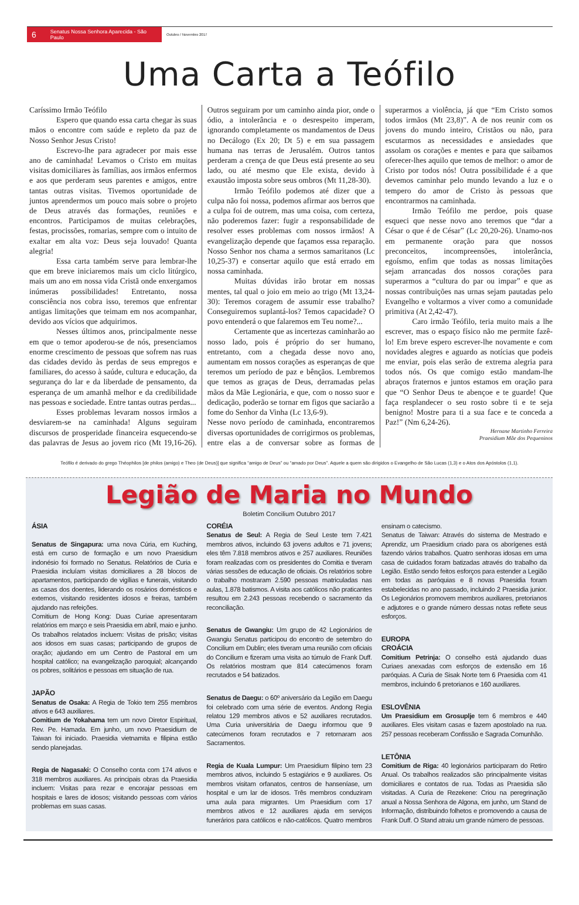6 Senatus Nossa Senhora Aparecida - São Paulo
Outubro / Novembro 2017
Uma Carta a Teófilo
Caríssimo Irmão Teófilo
Espero que quando essa carta chegar às suas mãos o encontre com saúde e repleto da paz de Nosso Senhor Jesus Cristo!
Escrevo-lhe para agradecer por mais esse ano de caminhada! Levamos o Cristo em muitas visitas domiciliares às famílias, aos irmãos enfermos e aos que perderam seus parentes e amigos, entre tantas outras visitas. Tivemos oportunidade de juntos aprendermos um pouco mais sobre o projeto de Deus através das formações, reuniões e encontros. Participamos de muitas celebrações, festas, procissões, romarias, sempre com o intuito de exaltar em alta voz: Deus seja louvado! Quanta alegria!
Essa carta também serve para lembrar-lhe que em breve iniciaremos mais um ciclo litúrgico, mais um ano em nossa vida Cristã onde enxergamos inúmeras possibilidades! Entretanto, nossa consciência nos cobra isso, teremos que enfrentar antigas limitações que teimam em nos acompanhar, devido aos vícios que adquirimos.
Nesses últimos anos, principalmente nesse em que o temor apoderou-se de nós, presenciamos enorme crescimento de pessoas que sofrem nas ruas das cidades devido às perdas de seus empregos e familiares, do acesso à saúde, cultura e educação, da segurança do lar e da liberdade de pensamento, da esperança de um amanhã melhor e da credibilidade nas pessoas e sociedade. Entre tantas outras perdas...
Esses problemas levaram nossos irmãos a desviarem-se na caminhada! Alguns seguiram discursos de prosperidade financeira esquecendo-se das palavras de Jesus ao jovem rico (Mt 19,16-26). Outros seguiram por um caminho ainda pior, onde o ódio, a intolerância e o desrespeito imperam, ignorando completamente os mandamentos de Deus no Decálogo (Ex 20; Dt 5) e em sua passagem humana nas terras de Jerusalém. Outros tantos perderam a crença de que Deus está presente ao seu lado, ou até mesmo que Ele exista, devido à exaustão imposta sobre seus ombros (Mt 11,28-30).
Irmão Teófilo podemos até dizer que a culpa não foi nossa, podemos afirmar aos berros que a culpa foi de outrem, mas uma coisa, com certeza, não poderemos fazer: fugir a responsabilidade de resolver esses problemas com nossos irmãos! A evangelização depende que façamos essa reparação. Nosso Senhor nos chama a sermos samaritanos (Lc 10,25-37) e consertar aquilo que está errado em nossa caminhada.
Muitas dúvidas irão brotar em nossas mentes, tal qual o joio em meio ao trigo (Mt 13,24-30): Teremos coragem de assumir esse trabalho? Conseguiremos suplantá-los? Temos capacidade? O povo entenderá o que falaremos em Teu nome?...
Certamente que as incertezas caminharão ao nosso lado, pois é próprio do ser humano, entretanto, com a chegada desse novo ano, aumentam em nossos corações as esperanças de que teremos um período de paz e bênçãos. Lembremos que temos as graças de Deus, derramadas pelas mãos da Mãe Legionária, e que, com o nosso suor e dedicação, poderão se tornar em figos que saciarão a fome do Senhor da Vinha (Lc 13,6-9).
Nesse novo período de caminhada, encontraremos diversas oportunidades de corrigirmos os problemas, entre elas a de conversar sobre as formas de superarmos a violência, já que “Em Cristo somos todos irmãos (Mt 23,8)”. A de nos reunir com os jovens do mundo inteiro, Cristãos ou não, para escutarmos as necessidades e ansiedades que assolam os corações e mentes e para que saibamos oferecer-lhes aquilo que temos de melhor: o amor de Cristo por todos nós! Outra possibilidade é a que devemos caminhar pelo mundo levando a luz e o tempero do amor de Cristo às pessoas que encontrarmos na caminhada.
Irmão Teófilo me perdoe, pois quase esqueci que nesse novo ano teremos que “dar a César o que é de César” (Lc 20,20-26). Unamo-nos em permanente oração para que nossos preconceitos, incompreensões, intolerância, egoísmo, enfim que todas as nossas limitações sejam arrancadas dos nossos corações para superarmos a “cultura do par ou impar” e que as nossas contribuições nas urnas sejam pautadas pelo Evangelho e voltarmos a viver como a comunidade primitiva (At 2,42-47).
Caro irmão Teófilo, teria muito mais a lhe escrever, mas o espaço físico não me permite fazê-lo! Em breve espero escrever-lhe novamente e com novidades alegres e aguardo as notícias que podeis me enviar, pois elas serão de extrema alegria para todos nós. Os que comigo estão mandam-lhe abraços fraternos e juntos estamos em oração para que “O Senhor Deus te abençoe e te guarde! Que faça resplandecer o seu rosto sobre ti e te seja benigno! Mostre para ti a sua face e te conceda a Paz!” (Nm 6,24-26).
Hernane Martinho Ferreira
Praesidium Mãe dos Pequeninos
Teófilo é derivado do grego Théophilos [de philos (amigo) e Theo (de Deus)] que significa “amigo de Deus” ou “amado por Deus”. Aquele a quem são dirigidos o Evangelho de São Lucas (1,3) e o Atos dos Apóstolos (1,1).
Legião de Maria no Mundo
Boletim Concilium Outubro 2017
ÁSIA
Senatus de Singapura: uma nova Cúria, em Kuching, está em curso de formação e um novo Praesidium indonésio foi formado no Senatus. Relatórios de Curia e Praesidia incluíam visitas domiciliares a 28 blocos de apartamentos, participando de vigílias e funerais, visitando as casas dos doentes, liderando os rosários domésticos e externos, visitando residentes idosos e freiras, também ajudando nas refeições.
Comitium de Hong Kong: Duas Curiae apresentaram relatórios em março e seis Praesidia em abril, maio e junho. Os trabalhos relatados incluem: Visitas de prisão; visitas aos idosos em suas casas; participando de grupos de oração; ajudando em um Centro de Pastoral em um hospital católico; na evangelização paroquial; alcançando os pobres, solitários e pessoas em situação de rua.
JAPÃO
Senatus de Osaka: A Regia de Tokio tem 255 membros ativos e 643 auxiliares.
Comitium de Yokahama tem um novo Diretor Espiritual, Rev. Pe. Hamada. Em junho, um novo Praesidium de Taiwan foi iniciado. Praesidia vietnamita e filipina estão sendo planejadas.
Regia de Nagasaki: O Conselho conta com 174 ativos e 318 membros auxiliares. As principais obras da Praesidia incluem: Visitas para rezar e encorajar pessoas em hospitais e lares de idosos; visitando pessoas com vários problemas em suas casas.
CORÉIA
Senatus de Seul: A Regia de Seul Leste tem 7.421 membros ativos, incluindo 63 jovens adultos e 71 jovens; eles têm 7.818 membros ativos e 257 auxiliares. Reuniões foram realizadas com os presidentes do Comitia e tiveram várias sessões de educação de oficiais. Os relatórios sobre o trabalho mostraram 2.590 pessoas matriculadas nas aulas, 1.878 batismos. A visita aos católicos não praticantes resultou em 2.243 pessoas recebendo o sacramento da reconciliação.
Senatus de Gwangiu: Um grupo de 42 Legionários de Gwangiu Senatus participou do encontro de setembro do Concilium em Dublin; eles tiveram uma reunião com oficiais do Concilium e fizeram uma visita ao túmulo de Frank Duff. Os relatórios mostram que 814 catecúmenos foram recrutados e 54 batizados.
Senatus de Daegu: o 60º aniversário da Legião em Daegu foi celebrado com uma série de eventos. Andong Regia relatou 129 membros ativos e 52 auxiliares recrutados. Uma Curia universitária de Daegu informou que 9 catecúmenos foram recrutados e 7 retornaram aos Sacramentos.
Regia de Kuala Lumpur: Um Praesidium filipino tem 23 membros ativos, incluindo 5 estagiários e 9 auxiliares. Os membros visitam orfanatos, centros de hanseníase, um hospital e um lar de idosos. Três membros conduziram uma aula para migrantes. Um Praesidium com 17 membros ativos e 12 auxiliares ajuda em serviços funerários para católicos e não-católicos. Quatro membros ensinam o catecismo.
Senatus de Taiwan: Através do sistema de Mestrado e Aprendiz, um Praesidium criado para os aborígenes está fazendo vários trabalhos. Quatro senhoras idosas em uma casa de cuidados foram batizadas através do trabalho da Legião. Estão sendo feitos esforços para estender a Legião em todas as paróquias e 8 novas Praesidia foram estabelecidas no ano passado, incluindo 2 Praesidia junior. Os Legionários promovem membros auxiliares, pretorianos e adjutores e o grande número dessas notas reflete seus esforços.
EUROPA
CROÁCIA
Comitium Petrinja: O conselho está ajudando duas Curiaes anexadas com esforços de extensão em 16 paróquias. A Curia de Sisak Norte tem 6 Praesidia com 41 membros, incluindo 6 pretorianos e 160 auxiliares.
ESLOVÊNIA
Um Praesidium em Grosuplje tem 6 membros e 440 auxiliares. Eles visitam casas e fazem apostolado na rua. 257 pessoas receberam Confissão e Sagrada Comunhão.
LETÔNIA
Comitium de Riga: 40 legionários participaram do Retiro Anual. Os trabalhos realizados são principalmente visitas domiciliares e contatos de rua. Todas as Praesidia são visitadas. A Curia de Rezekene: Criou na peregrinação anual a Nossa Senhora de Algona, em junho, um Stand de Informação, distribuindo folhetos e promovendo a causa de Frank Duff. O Stand atraiu um grande número de pessoas.